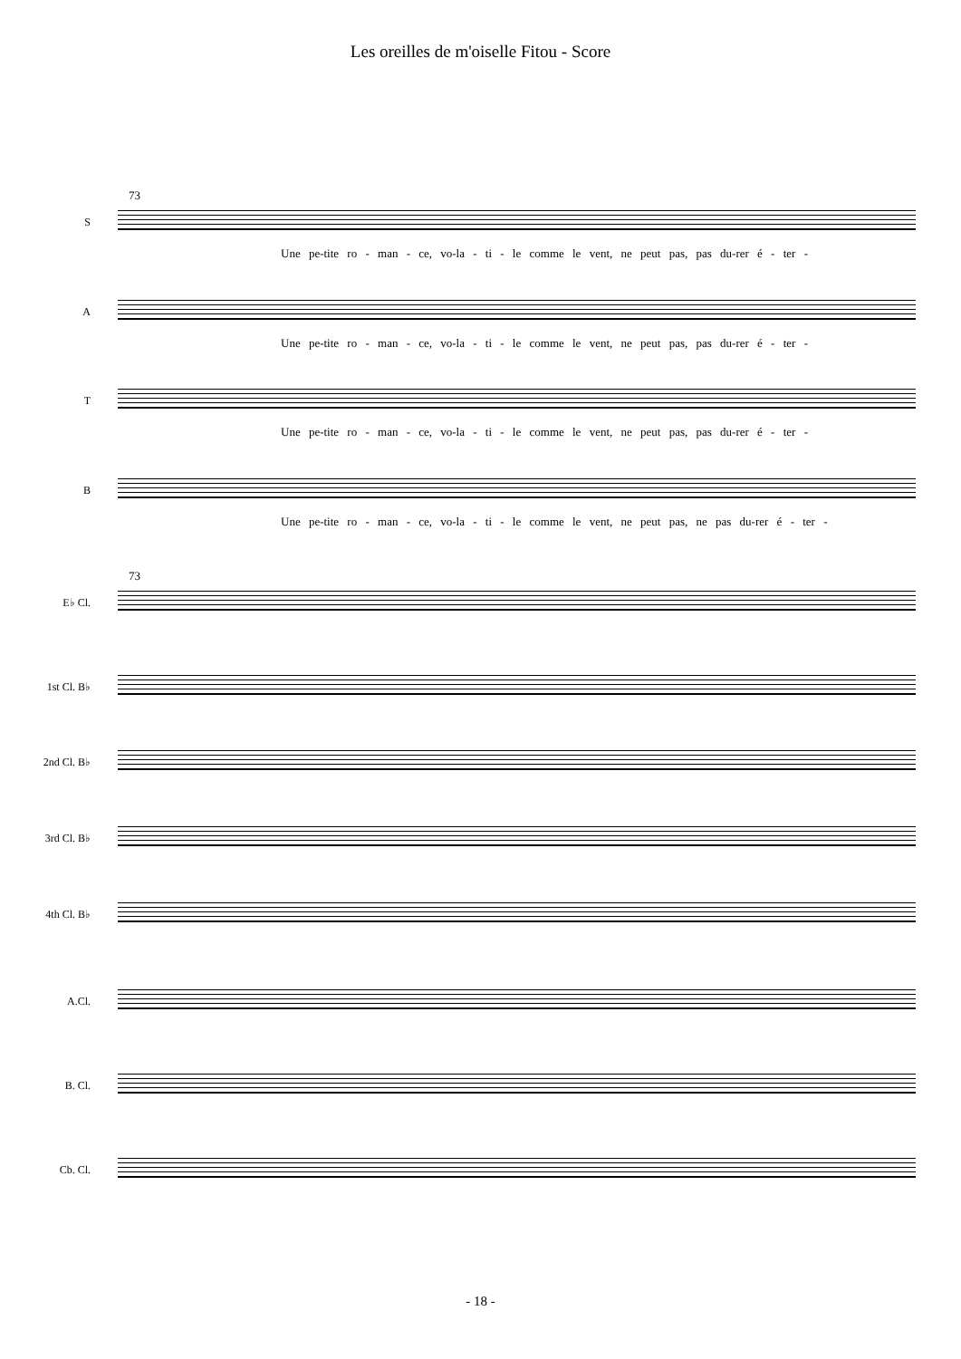Les oreilles de m'oiselle Fitou - Score
73
S
Une pe-tite ro - man - ce, vo-la - ti - le comme le vent, ne peut pas, pas du-rer é - ter -
A
Une pe-tite ro - man - ce, vo-la - ti - le comme le vent, ne peut pas, pas du-rer é - ter -
T
Une pe-tite ro - man - ce, vo-la - ti - le comme le vent, ne peut pas, pas du-rer é - ter -
B
Une pe-tite ro - man - ce, vo-la - ti - le comme le vent, ne peut pas, ne pas du-rer é - ter -
73
E♭ Cl.
1st Cl. B♭
2nd Cl. B♭
3rd Cl. B♭
4th Cl. B♭
A.Cl.
B. Cl.
Cb. Cl.
- 18 -